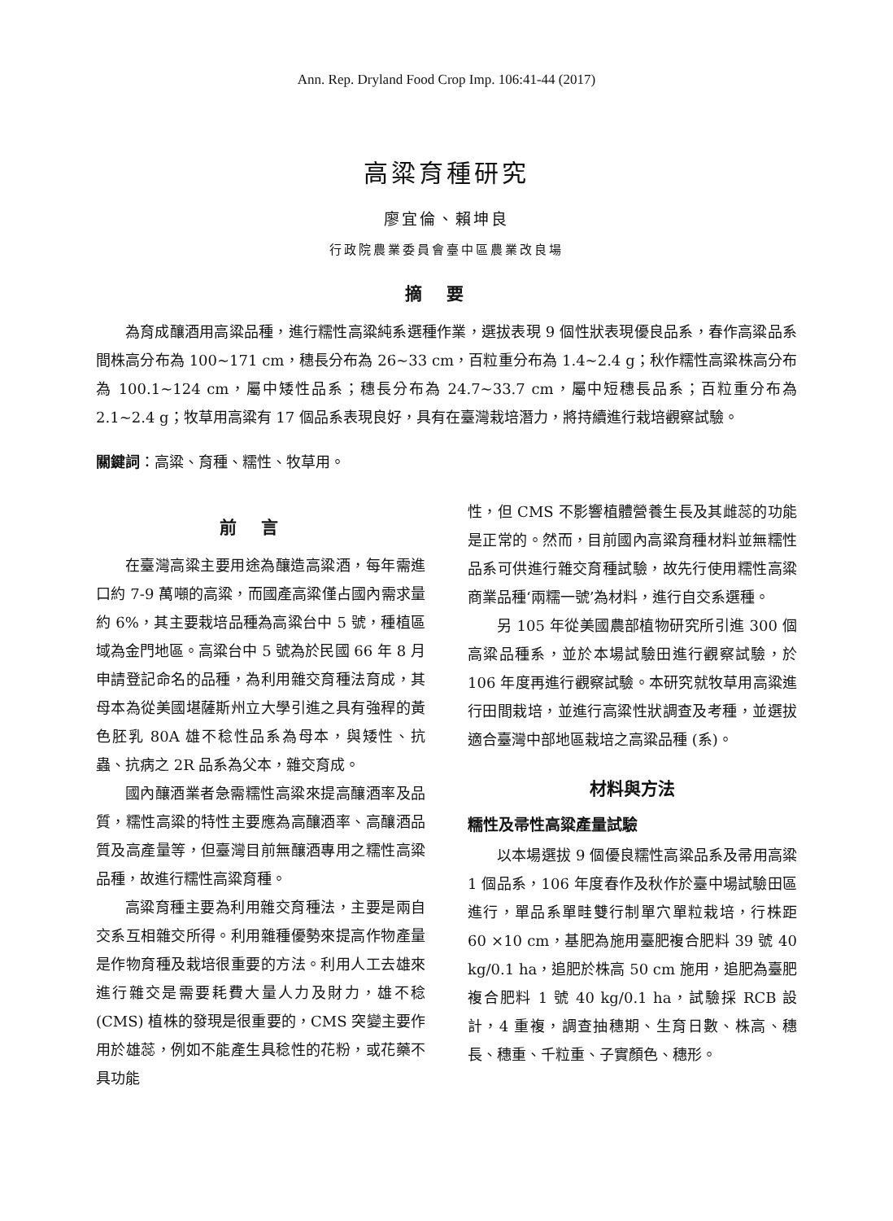Ann. Rep. Dryland Food Crop Imp. 106:41-44 (2017)
高粱育種研究
廖宜倫、賴坤良
行政院農業委員會臺中區農業改良場
摘要
為育成釀酒用高粱品種，進行糯性高粱純系選種作業，選拔表現 9 個性狀表現優良品系，春作高粱品系間株高分布為 100~171 cm，穗長分布為 26~33 cm，百粒重分布為 1.4~2.4 g；秋作糯性高粱株高分布為 100.1~124 cm，屬中矮性品系；穗長分布為 24.7~33.7 cm，屬中短穗長品系；百粒重分布為 2.1~2.4 g；牧草用高粱有 17 個品系表現良好，具有在臺灣栽培潛力，將持續進行栽培觀察試驗。
關鍵詞：高粱、育種、糯性、牧草用。
前言
在臺灣高粱主要用途為釀造高粱酒，每年需進口約 7-9 萬噸的高粱，而國產高粱僅占國內需求量約 6%，其主要栽培品種為高粱台中 5 號，種植區域為金門地區。高粱台中 5 號為於民國 66 年 8 月申請登記命名的品種，為利用雜交育種法育成，其母本為從美國堪薩斯州立大學引進之具有強稈的黃色胚乳 80A 雄不稔性品系為母本，與矮性、抗蟲、抗病之 2R 品系為父本，雜交育成。
國內釀酒業者急需糯性高粱來提高釀酒率及品質，糯性高粱的特性主要應為高釀酒率、高釀酒品質及高產量等，但臺灣目前無釀酒專用之糯性高粱品種，故進行糯性高粱育種。
高粱育種主要為利用雜交育種法，主要是兩自交系互相雜交所得。利用雜種優勢來提高作物產量是作物育種及栽培很重要的方法。利用人工去雄來進行雜交是需要耗費大量人力及財力，雄不稔 (CMS) 植株的發現是很重要的，CMS 突變主要作用於雄蕊，例如不能產生具稔性的花粉，或花藥不具功能
性，但 CMS 不影響植體營養生長及其雌蕊的功能是正常的。然而，目前國內高粱育種材料並無糯性品系可供進行雜交育種試驗，故先行使用糯性高粱商業品種‘兩糯一號’為材料，進行自交系選種。
另 105 年從美國農部植物研究所引進 300 個高粱品種系，並於本場試驗田進行觀察試驗，於 106 年度再進行觀察試驗。本研究就牧草用高粱進行田間栽培，並進行高粱性狀調查及考種，並選拔適合臺灣中部地區栽培之高粱品種 (系)。
材料與方法
糯性及帚性高粱產量試驗
以本場選拔 9 個優良糯性高粱品系及帚用高粱 1 個品系，106 年度春作及秋作於臺中場試驗田區進行，單品系單畦雙行制單穴單粒栽培，行株距 60 ×10 cm，基肥為施用臺肥複合肥料 39 號 40 kg/0.1 ha，追肥於株高 50 cm 施用，追肥為臺肥複合肥料 1 號 40 kg/0.1 ha，試驗採 RCB 設計，4 重複，調查抽穗期、生育日數、株高、穗長、穗重、千粒重、子實顏色、穗形。